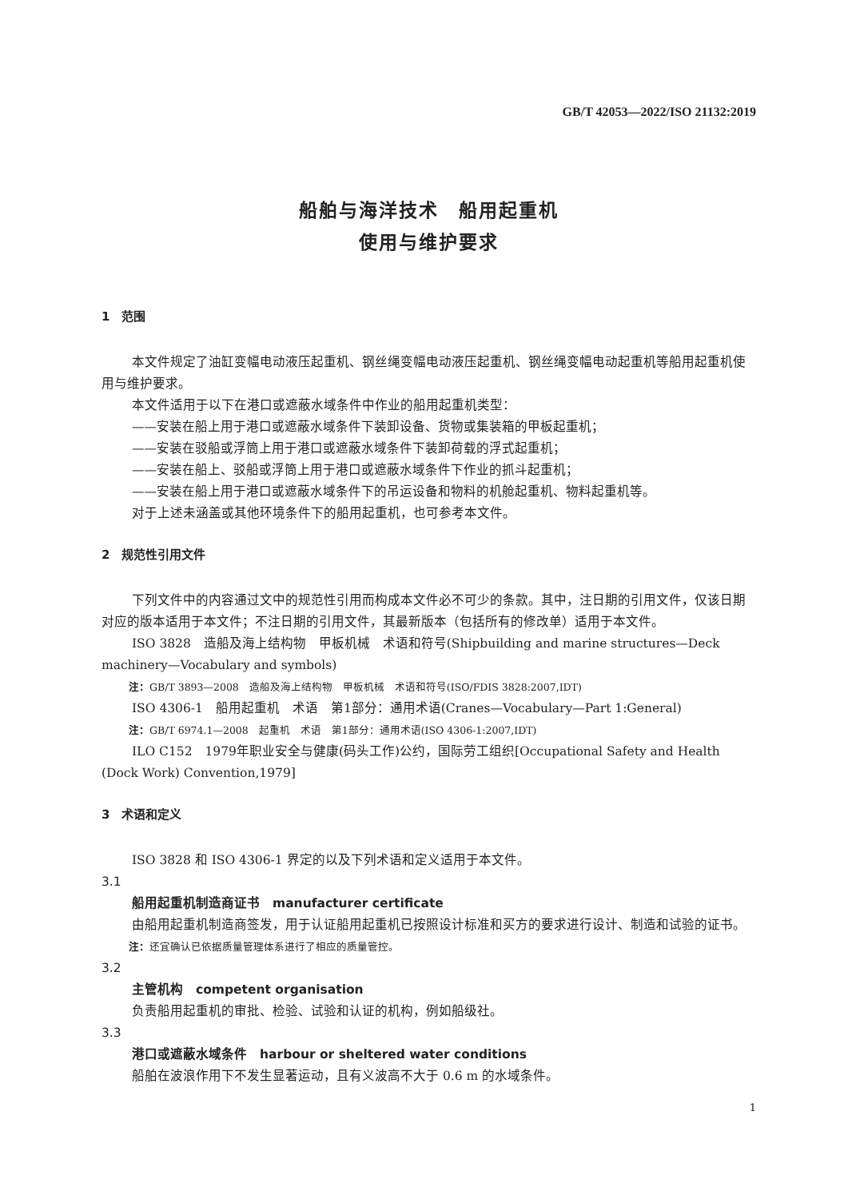GB/T 42053—2022/ISO 21132:2019
船舶与海洋技术　船用起重机
使用与维护要求
1　范围
本文件规定了油缸变幅电动液压起重机、钢丝绳变幅电动液压起重机、钢丝绳变幅电动起重机等船用起重机使用与维护要求。
本文件适用于以下在港口或遮蔽水域条件中作业的船用起重机类型：
——安装在船上用于港口或遮蔽水域条件下装卸设备、货物或集装箱的甲板起重机；
——安装在驳船或浮筒上用于港口或遮蔽水域条件下装卸荷载的浮式起重机；
——安装在船上、驳船或浮筒上用于港口或遮蔽水域条件下作业的抓斗起重机；
——安装在船上用于港口或遮蔽水域条件下的吊运设备和物料的机舱起重机、物料起重机等。
对于上述未涵盖或其他环境条件下的船用起重机，也可参考本文件。
2　规范性引用文件
下列文件中的内容通过文中的规范性引用而构成本文件必不可少的条款。其中，注日期的引用文件，仅该日期对应的版本适用于本文件；不注日期的引用文件，其最新版本（包括所有的修改单）适用于本文件。
ISO 3828　造船及海上结构物　甲板机械　术语和符号(Shipbuilding and marine structures—Deck machinery—Vocabulary and symbols)
注：GB/T 3893—2008　造船及海上结构物　甲板机械　术语和符号(ISO/FDIS 3828:2007,IDT)
ISO 4306-1　船用起重机　术语　第1部分：通用术语(Cranes—Vocabulary—Part 1:General)
注：GB/T 6974.1—2008　起重机　术语　第1部分：通用术语(ISO 4306-1:2007,IDT)
ILO C152　1979年职业安全与健康(码头工作)公约，国际劳工组织[Occupational Safety and Health (Dock Work) Convention,1979]
3　术语和定义
ISO 3828 和 ISO 4306-1 界定的以及下列术语和定义适用于本文件。
3.1
船用起重机制造商证书　manufacturer certificate
由船用起重机制造商签发，用于认证船用起重机已按照设计标准和买方的要求进行设计、制造和试验的证书。
注：还宜确认已依据质量管理体系进行了相应的质量管控。
3.2
主管机构　competent organisation
负责船用起重机的审批、检验、试验和认证的机构，例如船级社。
3.3
港口或遮蔽水域条件　harbour or sheltered water conditions
船舶在波浪作用下不发生显著运动，且有义波高不大于 0.6 m 的水域条件。
1